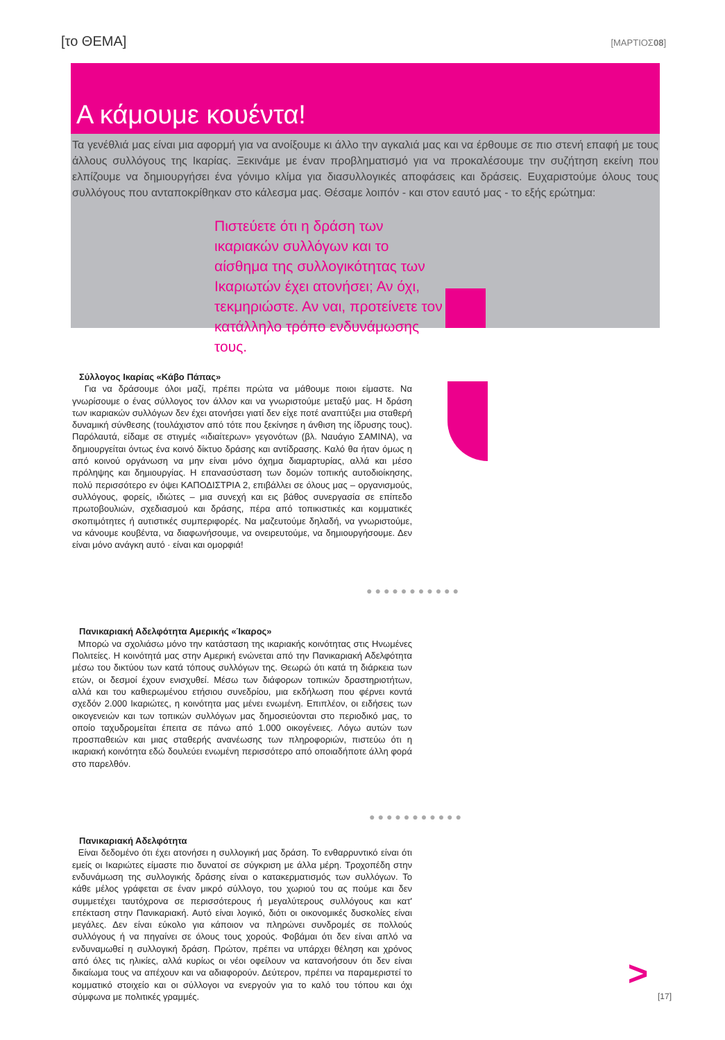[το ΘΕΜΑ] [ΜΑΡΤΙΟΣ08]
Α κάμουμε κουέντα!
Τα γενέθλιά μας είναι μια αφορμή για να ανοίξουμε κι άλλο την αγκαλιά μας και να έρθουμε σε πιο στενή επαφή με τους άλλους συλλόγους της Ικαρίας. Ξεκινάμε με έναν προβληματισμό για να προκαλέσουμε την συζήτηση εκείνη που ελπίζουμε να δημιουργήσει ένα γόνιμο κλίμα για διασυλλογικές αποφάσεις και δράσεις. Ευχαριστούμε όλους τους συλλόγους που ανταποκρίθηκαν στο κάλεσμα μας. Θέσαμε λοιπόν - και στον εαυτό μας - το εξής ερώτημα:
Πιστεύετε ότι η δράση των ικαριακών συλλόγων και το αίσθημα της συλλογικότητας των Ικαριωτών έχει ατονήσει; Αν όχι, τεκμηριώστε. Αν ναι, προτείνετε τον κατάλληλο τρόπο ενδυνάμωσης τους.
Σύλλογος Ικαρίας «Κάβο Πάπας»
Για να δράσουμε όλοι μαζί, πρέπει πρώτα να μάθουμε ποιοι είμαστε. Να γνωρίσουμε ο ένας σύλλογος τον άλλον και να γνωριστούμε μεταξύ μας. Η δράση των ικαριακών συλλόγων δεν έχει ατονήσει γιατί δεν είχε ποτέ αναπτύξει μια σταθερή δυναμική σύνθεσης (τουλάχιστον από τότε που ξεκίνησε η άνθιση της ίδρυσης τους). Παρόλαυτά, είδαμε σε στιγμές «ιδιαίτερων» γεγονότων (βλ. Ναυάγιο ΣΑΜΙΝΑ), να δημιουργείται όντως ένα κοινό δίκτυο δράσης και αντίδρασης. Καλό θα ήταν όμως η από κοινού οργάνωση να μην είναι μόνο όχημα διαμαρτυρίας, αλλά και μέσο πρόληψης και δημιουργίας. Η επανασύσταση των δομών τοπικής αυτοδιοίκησης, πολύ περισσότερο εν όψει ΚΑΠΟΔΙΣΤΡΙΑ 2, επιβάλλει σε όλους μας – οργανισμούς, συλλόγους, φορείς, ιδιώτες – μια συνεχή και εις βάθος συνεργασία σε επίπεδο πρωτοβουλιών, σχεδιασμού και δράσης, πέρα από τοπικιστικές και κομματικές σκοπιμότητες ή αυτιστικές συμπεριφορές. Να μαζευτούμε δηλαδή, να γνωριστούμε, να κάνουμε κουβέντα, να διαφωνήσουμε, να ονειρευτούμε, να δημιουργήσουμε. Δεν είναι μόνο ανάγκη αυτό · είναι και ομορφιά!
●●●●●●●●●●●
Πανικαριακή Αδελφότητα Αμερικής «Ίκαρος»
Μπορώ να σχολιάσω μόνο την κατάσταση της ικαριακής κοινότητας στις Ηνωμένες Πολιτείες. Η κοινότητά μας στην Αμερική ενώνεται από την Πανικαριακή Αδελφότητα μέσω του δικτύου των κατά τόπους συλλόγων της. Θεωρώ ότι κατά τη διάρκεια των ετών, οι δεσμοί έχουν ενισχυθεί. Μέσω των διάφορων τοπικών δραστηριοτήτων, αλλά και του καθιερωμένου ετήσιου συνεδρίου, μια εκδήλωση που φέρνει κοντά σχεδόν 2.000 Ικαριώτες, η κοινότητα μας μένει ενωμένη. Επιπλέον, οι ειδήσεις των οικογενειών και των τοπικών συλλόγων μας δημοσιεύονται στο περιοδικό μας, το οποίο ταχυδρομείται έπειτα σε πάνω από 1.000 οικογένειες. Λόγω αυτών των προσπαθειών και μιας σταθερής ανανέωσης των πληροφοριών, πιστεύω ότι η ικαριακή κοινότητα εδώ δουλεύει ενωμένη περισσότερο από οποιαδήποτε άλλη φορά στο παρελθόν.
●●●●●●●●●●●
Πανικαριακή Αδελφότητα
Είναι δεδομένο ότι έχει ατονήσει η συλλογική μας δράση. Το ενθαρρυντικό είναι ότι εμείς οι Ικαριώτες είμαστε πιο δυνατοί σε σύγκριση με άλλα μέρη. Τροχοπέδη στην ενδυνάμωση της συλλογικής δράσης είναι ο κατακερματισμός των συλλόγων. Το κάθε μέλος γράφεται σε έναν μικρό σύλλογο, του χωριού του ας πούμε και δεν συμμετέχει ταυτόχρονα σε περισσότερους ή μεγαλύτερους συλλόγους και κατ' επέκταση στην Πανικαριακή. Αυτό είναι λογικό, διότι οι οικονομικές δυσκολίες είναι μεγάλες. Δεν είναι εύκολο για κάποιον να πληρώνει συνδρομές σε πολλούς συλλόγους ή να πηγαίνει σε όλους τους χορούς. Φοβάμαι ότι δεν είναι απλό να ενδυναμωθεί η συλλογική δράση. Πρώτον, πρέπει να υπάρχει θέληση και χρόνος από όλες τις ηλικίες, αλλά κυρίως οι νέοι οφείλουν να κατανοήσουν ότι δεν είναι δικαίωμα τους να απέχουν και να αδιαφορούν. Δεύτερον, πρέπει να παραμεριστεί το κομματικό στοιχείο και οι σύλλογοι να ενεργούν για το καλό του τόπου και όχι σύμφωνα με πολιτικές γραμμές.
>
[17]